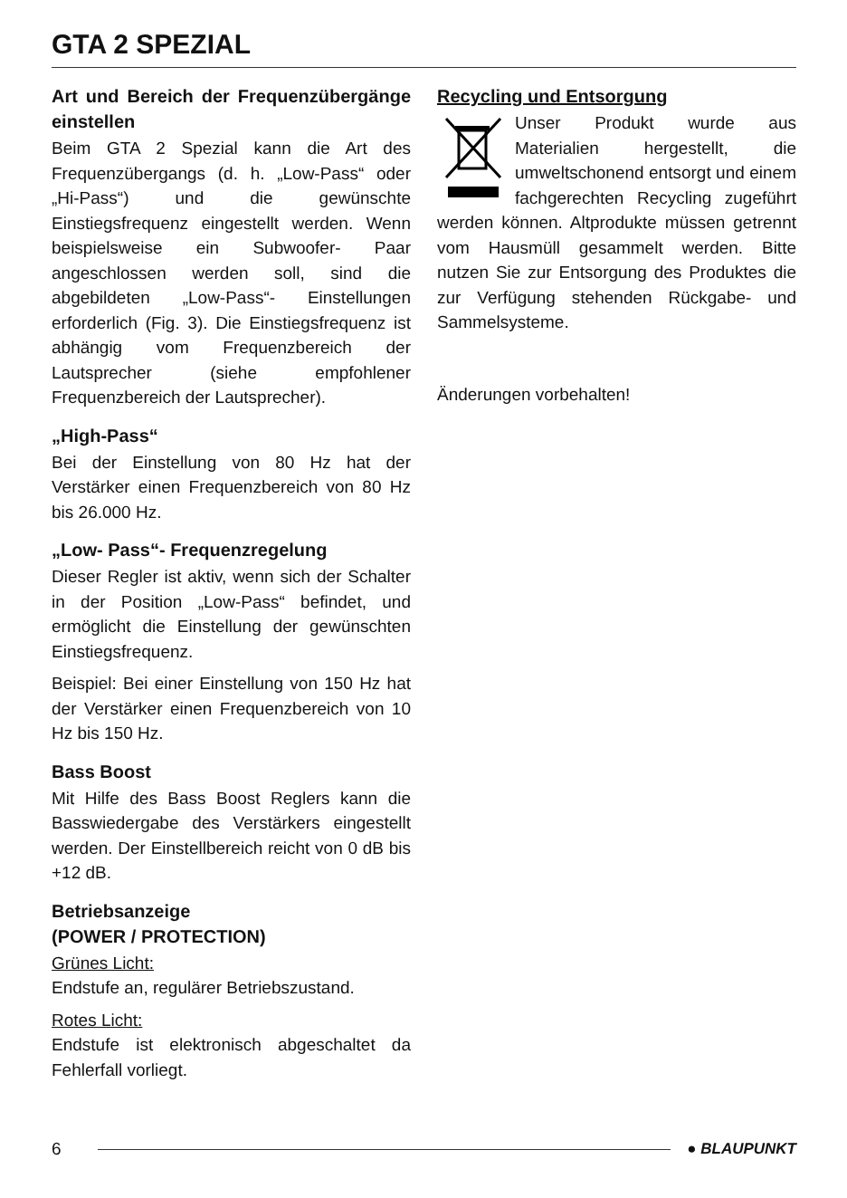GTA 2 SPEZIAL
Art und Bereich der Frequenzüber­gänge einstellen
Beim GTA 2 Spezial kann die Art des Frequenzübergangs (d. h. „Low-Pass“ oder „Hi-Pass“) und die gewünschte Einstiegsfrequenz eingestellt werden. Wenn beispielsweise ein Subwoofer- Paar angeschlossen werden soll, sind die abgebildeten „Low-Pass“- Einstellungen erforderlich (Fig. 3). Die Einstiegsfrequenz ist abhängig vom Frequenzbereich der Lautsprecher (siehe empfohlener Frequenzbereich der Lautsprecher).
„High-Pass“
Bei der Einstellung von 80 Hz hat der Verstärker einen Frequenzbereich von 80 Hz bis 26.000 Hz.
„Low- Pass“- Frequenzregelung
Dieser Regler ist aktiv, wenn sich der Schalter in der Position „Low-Pass“ befindet, und ermöglicht die Einstellung der gewünschten Einstiegsfrequenz.
Beispiel: Bei einer Einstellung von 150 Hz hat der Verstärker einen Frequenzbereich von 10 Hz bis 150 Hz.
Bass Boost
Mit Hilfe des Bass Boost Reglers kann die Basswiedergabe des Verstärkers eingestellt werden. Der Einstellbereich reicht von 0 dB bis +12 dB.
Betriebsanzeige
(POWER / PROTECTION)
Grünes Licht:
Endstufe an, regulärer Betriebszustand.
Rotes Licht:
Endstufe ist elektronisch abgeschaltet da Fehlerfall vorliegt.
Recycling und Entsorgung
Unser Produkt wurde aus Materialien hergestellt, die umweltschonend entsorgt und einem fachgerechten Recycling zugeführt werden können. Altprodukte müssen getrennt vom Hausmüll gesammelt werden. Bitte nutzen Sie zur Entsorgung des Produktes die zur Verfügung stehenden Rückgabe- und Sammelsysteme.
Änderungen vorbehalten!
6 ● BLAUPUNKT